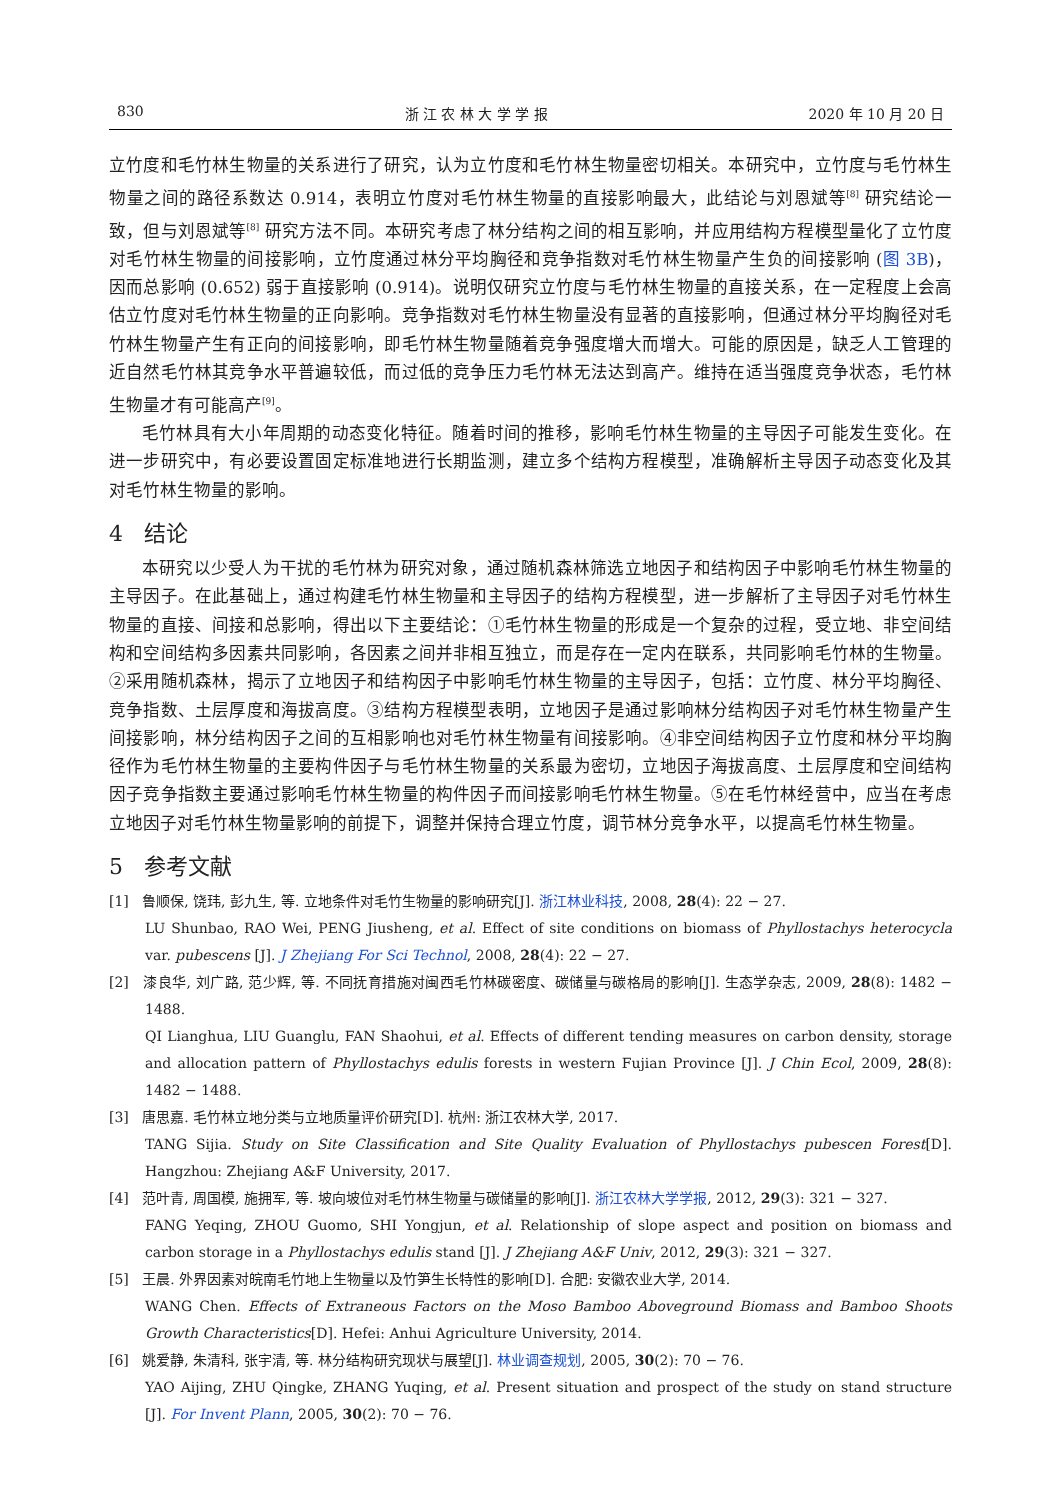830 浙 江 农 林 大 学 学 报 2020 年 10 月 20 日
立竹度和毛竹林生物量的关系进行了研究，认为立竹度和毛竹林生物量密切相关。本研究中，立竹度与毛竹林生物量之间的路径系数达 0.914，表明立竹度对毛竹林生物量的直接影响最大，此结论与刘恩斌等<sup>[8]</sup> 研究结论一致，但与刘恩斌等<sup>[8]</sup> 研究方法不同。本研究考虑了林分结构之间的相互影响，并应用结构方程模型量化了立竹度对毛竹林生物量的间接影响，立竹度通过林分平均胸径和竞争指数对毛竹林生物量产生负的间接影响 (图 3B)，因而总影响 (0.652) 弱于直接影响 (0.914)。说明仅研究立竹度与毛竹林生物量的直接关系，在一定程度上会高估立竹度对毛竹林生物量的正向影响。竞争指数对毛竹林生物量没有显著的直接影响，但通过林分平均胸径对毛竹林生物量产生有正向的间接影响，即毛竹林生物量随着竞争强度增大而增大。可能的原因是，缺乏人工管理的近自然毛竹林其竞争水平普遍较低，而过低的竞争压力毛竹林无法达到高产。维持在适当强度竞争状态，毛竹林生物量才有可能高产<sup>[9]</sup>。
毛竹林具有大小年周期的动态变化特征。随着时间的推移，影响毛竹林生物量的主导因子可能发生变化。在进一步研究中，有必要设置固定标准地进行长期监测，建立多个结构方程模型，准确解析主导因子动态变化及其对毛竹林生物量的影响。
4 结论
本研究以少受人为干扰的毛竹林为研究对象，通过随机森林筛选立地因子和结构因子中影响毛竹林生物量的主导因子。在此基础上，通过构建毛竹林生物量和主导因子的结构方程模型，进一步解析了主导因子对毛竹林生物量的直接、间接和总影响，得出以下主要结论：①毛竹林生物量的形成是一个复杂的过程，受立地、非空间结构和空间结构多因素共同影响，各因素之间并非相互独立，而是存在一定内在联系，共同影响毛竹林的生物量。②采用随机森林，揭示了立地因子和结构因子中影响毛竹林生物量的主导因子，包括：立竹度、林分平均胸径、竞争指数、土层厚度和海拔高度。③结构方程模型表明，立地因子是通过影响林分结构因子对毛竹林生物量产生间接影响，林分结构因子之间的互相影响也对毛竹林生物量有间接影响。④非空间结构因子立竹度和林分平均胸径作为毛竹林生物量的主要构件因子与毛竹林生物量的关系最为密切，立地因子海拔高度、土层厚度和空间结构因子竞争指数主要通过影响毛竹林生物量的构件因子而间接影响毛竹林生物量。⑤在毛竹林经营中，应当在考虑立地因子对毛竹林生物量影响的前提下，调整并保持合理立竹度，调节林分竞争水平，以提高毛竹林生物量。
5 参考文献
[1] 鲁顺保, 饶玮, 彭九生, 等. 立地条件对毛竹生物量的影响研究[J]. 浙江林业科技, 2008, 28(4): 22 − 27.
LU Shunbao, RAO Wei, PENG Jiusheng, et al. Effect of site conditions on biomass of Phyllostachys heterocycla var. pubescens [J]. J Zhejiang For Sci Technol, 2008, 28(4): 22 − 27.
[2] 漆良华, 刘广路, 范少辉, 等. 不同抚育措施对闽西毛竹林碳密度、碳储量与碳格局的影响[J]. 生态学杂志, 2009, 28(8): 1482 − 1488.
QI Lianghua, LIU Guanglu, FAN Shaohui, et al. Effects of different tending measures on carbon density, storage and allocation pattern of Phyllostachys edulis forests in western Fujian Province [J]. J Chin Ecol, 2009, 28(8): 1482 − 1488.
[3] 唐思嘉. 毛竹林立地分类与立地质量评价研究[D]. 杭州: 浙江农林大学, 2017.
TANG Sijia. Study on Site Classification and Site Quality Evaluation of Phyllostachys pubescen Forest[D]. Hangzhou: Zhejiang A&F University, 2017.
[4] 范叶青, 周国模, 施拥军, 等. 坡向坡位对毛竹林生物量与碳储量的影响[J]. 浙江农林大学学报, 2012, 29(3): 321 − 327.
FANG Yeqing, ZHOU Guomo, SHI Yongjun, et al. Relationship of slope aspect and position on biomass and carbon storage in a Phyllostachys edulis stand [J]. J Zhejiang A&F Univ, 2012, 29(3): 321 − 327.
[5] 王晨. 外界因素对皖南毛竹地上生物量以及竹笋生长特性的影响[D]. 合肥: 安徽农业大学, 2014.
WANG Chen. Effects of Extraneous Factors on the Moso Bamboo Aboveground Biomass and Bamboo Shoots Growth Characteristics[D]. Hefei: Anhui Agriculture University, 2014.
[6] 姚爱静, 朱清科, 张宇清, 等. 林分结构研究现状与展望[J]. 林业调查规划, 2005, 30(2): 70 − 76.
YAO Aijing, ZHU Qingke, ZHANG Yuqing, et al. Present situation and prospect of the study on stand structure [J]. For Invent Plann, 2005, 30(2): 70 − 76.